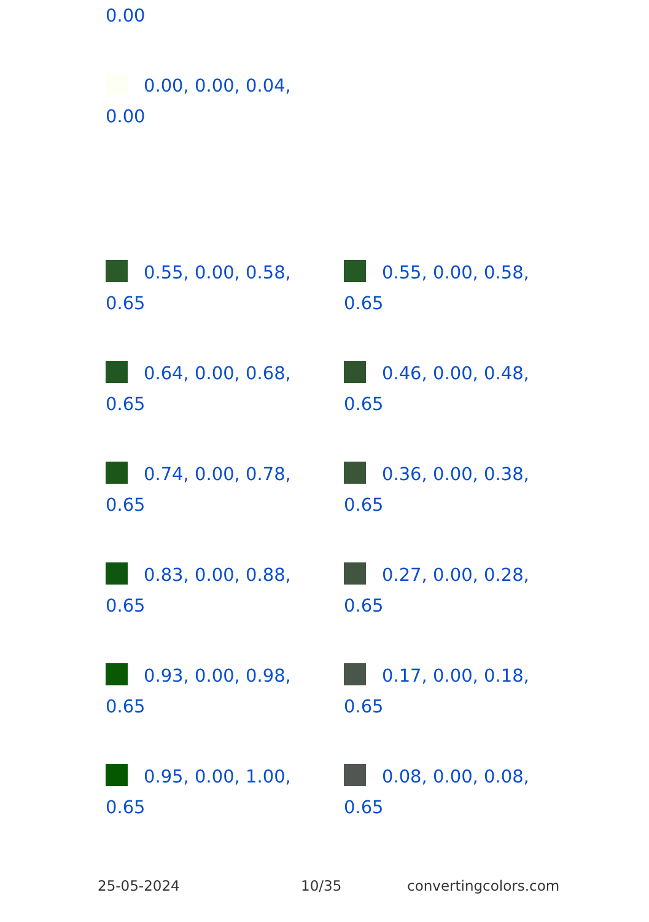0.00
0.00, 0.00, 0.04, 0.00
0.55, 0.00, 0.58, 0.65
0.55, 0.00, 0.58, 0.65
0.64, 0.00, 0.68, 0.65
0.46, 0.00, 0.48, 0.65
0.74, 0.00, 0.78, 0.65
0.36, 0.00, 0.38, 0.65
0.83, 0.00, 0.88, 0.65
0.27, 0.00, 0.28, 0.65
0.93, 0.00, 0.98, 0.65
0.17, 0.00, 0.18, 0.65
0.95, 0.00, 1.00, 0.65
0.08, 0.00, 0.08, 0.65
25-05-2024 10/35 convertingcolors.com